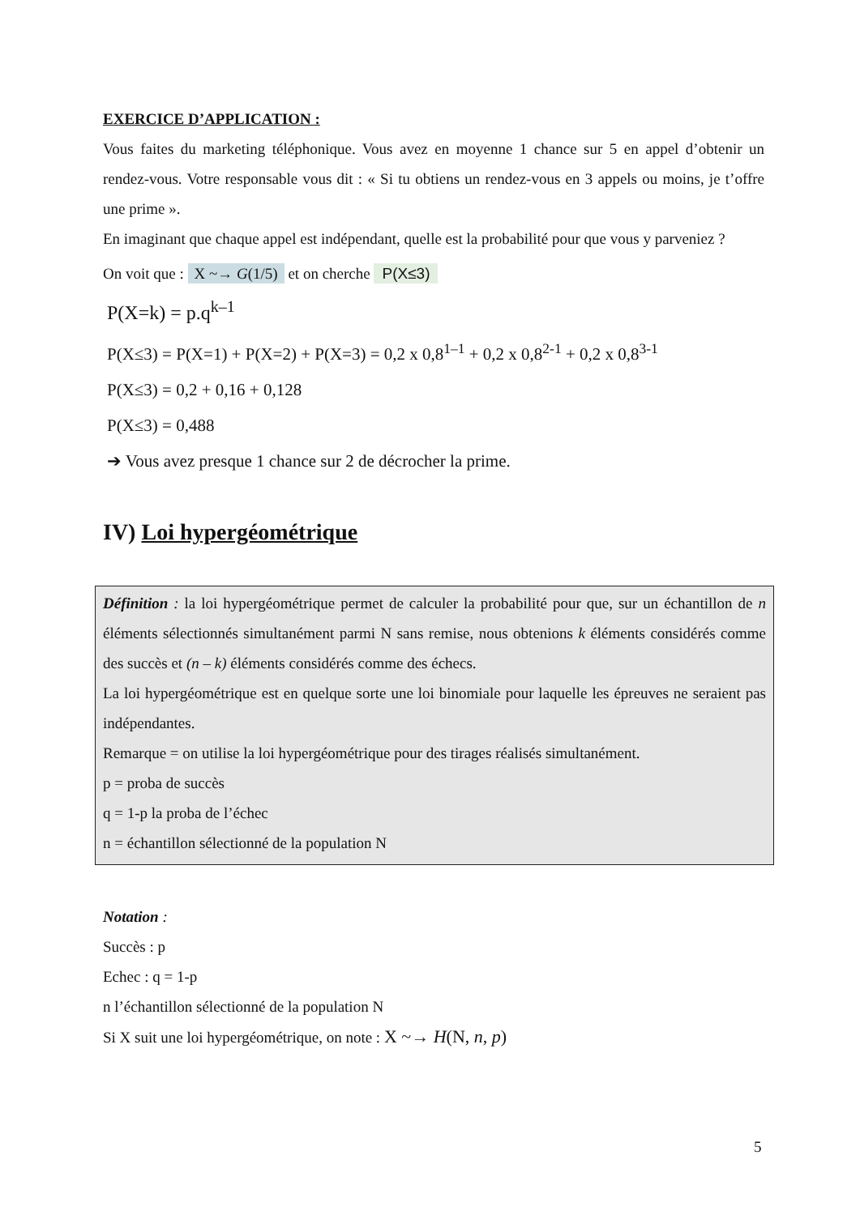EXERCICE D’APPLICATION :
Vous faites du marketing téléphonique. Vous avez en moyenne 1 chance sur 5 en appel d’obtenir un rendez-vous. Votre responsable vous dit : « Si tu obtiens un rendez-vous en 3 appels ou moins, je t’offre une prime ».
En imaginant que chaque appel est indépendant, quelle est la probabilité pour que vous y parveniez ?
On voit que : X ~→ G(1/5) et on cherche P(X≤3)
P(X=k) = p.q<sup>k–1</sup>
P(X≤3) = P(X=1) + P(X=2) + P(X=3) = 0,2 x 0,8<sup>1–1</sup> + 0,2 x 0,8<sup>2-1</sup> + 0,2 x 0,8<sup>3-1</sup>
P(X≤3) = 0,2 + 0,16 + 0,128
P(X≤3) = 0,488
➔ Vous avez presque 1 chance sur 2 de décrocher la prime.
IV) Loi hypergéométrique
Définition : la loi hypergéométrique permet de calculer la probabilité pour que, sur un échantillon de n éléments sélectionnés simultanément parmi N sans remise, nous obtenions k éléments considérés comme des succès et (n – k) éléments considérés comme des échecs.
La loi hypergéométrique est en quelque sorte une loi binomiale pour laquelle les épreuves ne seraient pas indépendantes.
Remarque = on utilise la loi hypergéométrique pour des tirages réalisés simultanément.
p = proba de succès
q = 1-p la proba de l’échec
n = échantillon sélectionné de la population N
Notation :
Succès : p
Echec : q = 1-p
n l’échantillon sélectionné de la population N
Si X suit une loi hypergéométrique, on note : X ~→ H(N, n, p)
5